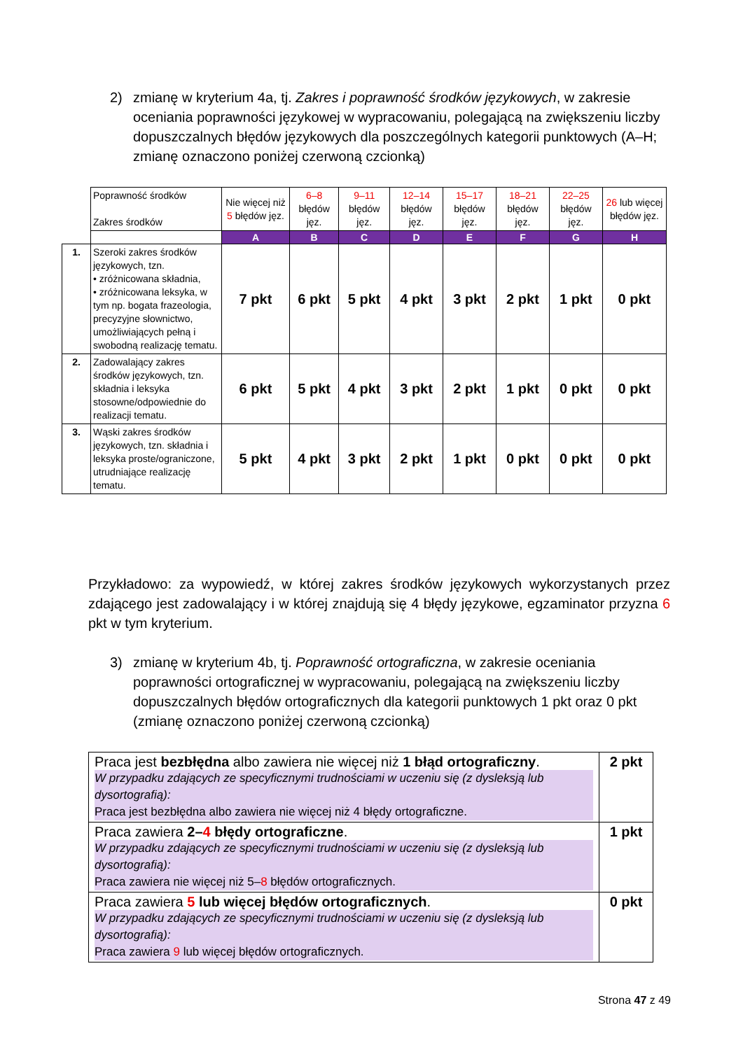2) zmianę w kryterium 4a, tj. Zakres i poprawność środków językowych, w zakresie oceniania poprawności językowej w wypracowaniu, polegającą na zwiększeniu liczby dopuszczalnych błędów językowych dla poszczególnych kategorii punktowych (A–H; zmianę oznaczono poniżej czerwoną czcionką)
| | Poprawność środków Zakres środków | Nie więcej niż 5 błędów jęz. | 6–8 błędów jęz. | 9–11 błędów jęz. | 12–14 błędów jęz. | 15–17 błędów jęz. | 18–21 błędów jęz. | 22–25 błędów jęz. | 26 lub więcej błędów jęz. |
| | | A | B | C | D | E | F | G | H |
| 1. | Szeroki zakres środków językowych, tzn. • zróżnicowana składnia, • zróżnicowana leksyka, w tym np. bogata frazeologia, precyzyjne słownictwo, umożliwiających pełną i swobodną realizację tematu. | 7 pkt | 6 pkt | 5 pkt | 4 pkt | 3 pkt | 2 pkt | 1 pkt | 0 pkt |
| 2. | Zadowalający zakres środków językowych, tzn. składnia i leksyka stosowne/odpowiednie do realizacji tematu. | 6 pkt | 5 pkt | 4 pkt | 3 pkt | 2 pkt | 1 pkt | 0 pkt | 0 pkt |
| 3. | Wąski zakres środków językowych, tzn. składnia i leksyka proste/ograniczone, utrudniające realizację tematu. | 5 pkt | 4 pkt | 3 pkt | 2 pkt | 1 pkt | 0 pkt | 0 pkt | 0 pkt |
Przykładowo: za wypowiedź, w której zakres środków językowych wykorzystanych przez zdającego jest zadowalający i w której znajdują się 4 błędy językowe, egzaminator przyzna 6 pkt w tym kryterium.
3) zmianę w kryterium 4b, tj. Poprawność ortograficzna, w zakresie oceniania poprawności ortograficznej w wypracowaniu, polegającą na zwiększeniu liczby dopuszczalnych błędów ortograficznych dla kategorii punktowych 1 pkt oraz 0 pkt (zmianę oznaczono poniżej czerwoną czcionką)
| Praca jest bezbłędna albo zawiera nie więcej niż 1 błąd ortograficzny . W przypadku zdających ze specyficznymi trudnościami w uczeniu się (z dysleksją lub dysortografią): Praca jest bezbłędna albo zawiera nie więcej niż 4 błędy ortograficzne. | 2 pkt |
| Praca zawiera 2– 4 błędy ortograficzne . W przypadku zdających ze specyficznymi trudnościami w uczeniu się (z dysleksją lub dysortografią): Praca zawiera nie więcej niż 5– 8 błędów ortograficznych. | 1 pkt |
| Praca zawiera 5 lub więcej błędów ortograficznych . W przypadku zdających ze specyficznymi trudnościami w uczeniu się (z dysleksją lub dysortografią): Praca zawiera 9 lub więcej błędów ortograficznych. | 0 pkt |
Strona 47 z 49